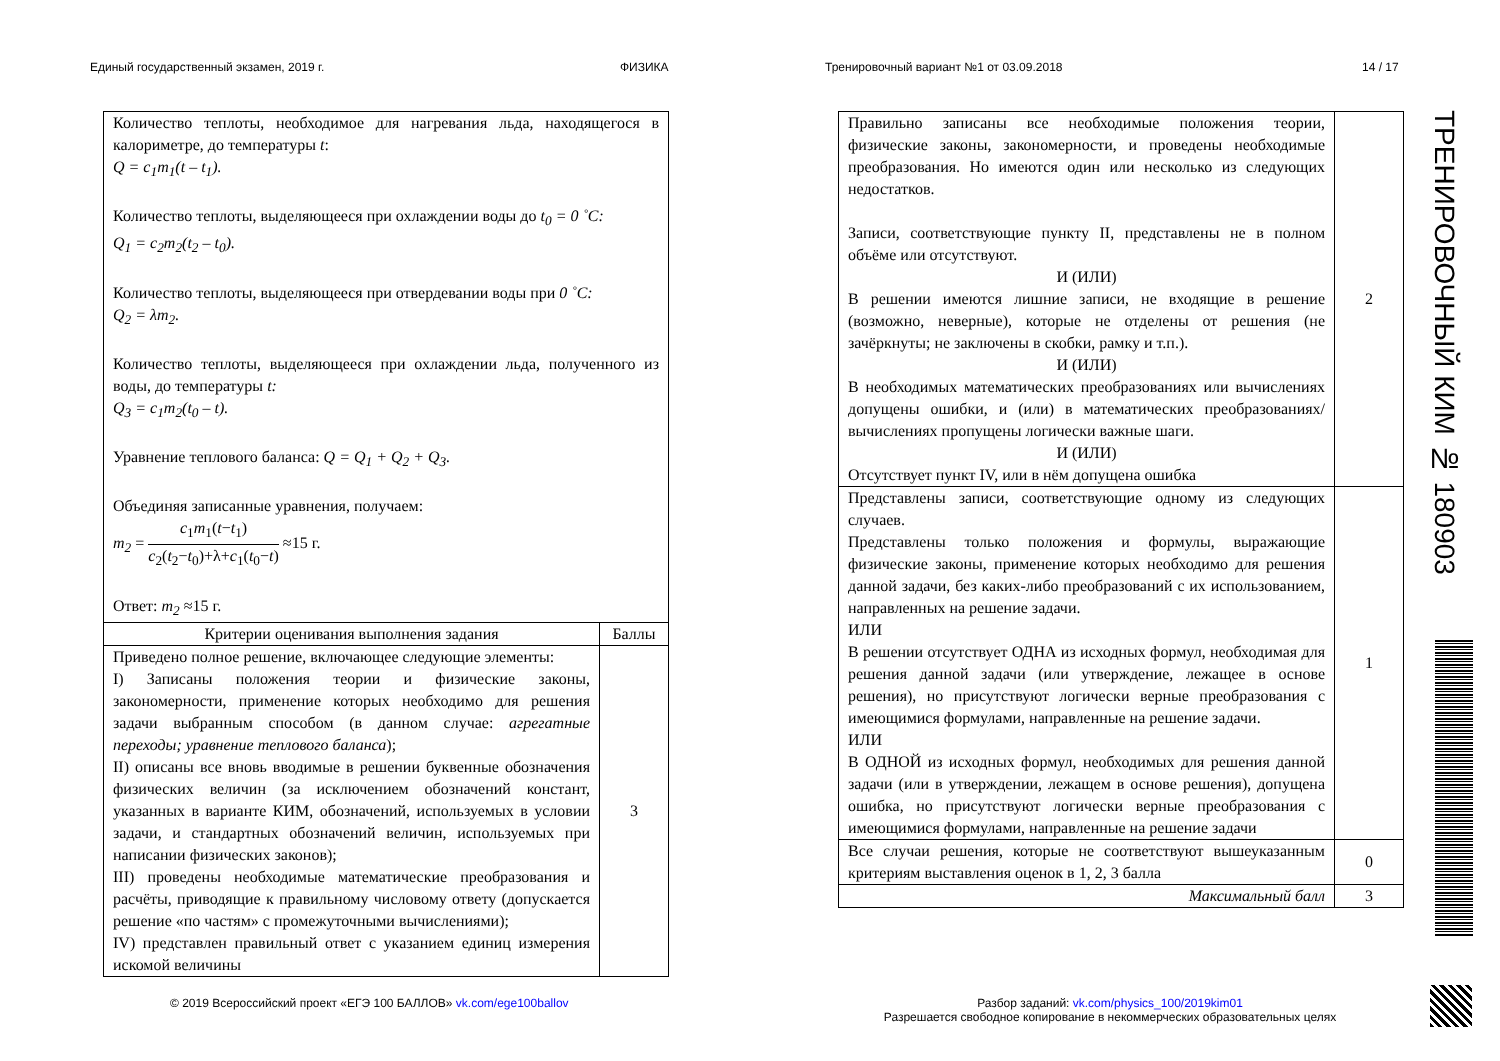Единый государственный экзамен, 2019 г.
ФИЗИКА
Тренировочный вариант №1 от 03.09.2018
14 / 17
| Количество теплоты, необходимое для нагревания льда, находящегося в калориметре, до температуры t : Q = c<sub>1</sub>m<sub>1</sub>(t – t<sub>1</sub>). Количество теплоты, выделяющееся при охлаждении воды до t<sub>0</sub> = 0 ˚C: Q<sub>1</sub> = c<sub>2</sub>m<sub>2</sub>(t<sub>2</sub> – t<sub>0</sub>). Количество теплоты, выделяющееся при отвердевании воды при 0 ˚C: Q<sub>2</sub> = λm<sub>2</sub>. Количество теплоты, выделяющееся при охлаждении льда, полученного из воды, до температуры t: Q<sub>3</sub> = c<sub>1</sub>m<sub>2</sub>(t<sub>0</sub> – t). Уравнение теплового баланса: Q = Q<sub>1</sub> + Q<sub>2</sub> + Q<sub>3</sub>. Объединяя записанные уравнения, получаем: m<sub>2</sub> = c<sub>1</sub> m<sub>1</sub>( t − t<sub>1</sub>) c<sub>2</sub>( t<sub>2</sub>− t<sub>0</sub>)+λ+ c<sub>1</sub>( t<sub>0</sub>− t ) ≈15 г. Ответ: m<sub>2</sub> ≈15 г. | |
| Критерии оценивания выполнения задания | Баллы |
| Приведено полное решение, включающее следующие элементы: I) Записаны положения теории и физические законы, закономерности, применение которых необходимо для решения задачи выбранным способом (в данном случае: агрегатные переходы; уравнение теплового баланса ); II) описаны все вновь вводимые в решении буквенные обозначения физических величин (за исключением обозначений констант, указанных в варианте КИМ, обозначений, используемых в условии задачи, и стандартных обозначений величин, используемых при написании физических законов); III) проведены необходимые математические преобразования и расчёты, приводящие к правильному числовому ответу (допускается решение «по частям» с промежуточными вычислениями); IV) представлен правильный ответ с указанием единиц измерения искомой величины | 3 |
| Правильно записаны все необходимые положения теории, физические законы, закономерности, и проведены необходимые преобразования. Но имеются один или несколько из следующих недостатков. Записи, соответствующие пункту II, представлены не в полном объёме или отсутствуют. И (ИЛИ) В решении имеются лишние записи, не входящие в решение (возможно, неверные), которые не отделены от решения (не зачёркнуты; не заключены в скобки, рамку и т.п.). И (ИЛИ) В необходимых математических преобразованиях или вычислениях допущены ошибки, и (или) в математических преобразованиях/ вычислениях пропущены логически важные шаги. И (ИЛИ) Отсутствует пункт IV, или в нём допущена ошибка | 2 |
| Представлены записи, соответствующие одному из следующих случаев. Представлены только положения и формулы, выражающие физические законы, применение которых необходимо для решения данной задачи, без каких-либо преобразований с их использованием, направленных на решение задачи. ИЛИ В решении отсутствует ОДНА из исходных формул, необходимая для решения данной задачи (или утверждение, лежащее в основе решения), но присутствуют логически верные преобразования с имеющимися формулами, направленные на решение задачи. ИЛИ В ОДНОЙ из исходных формул, необходимых для решения данной задачи (или в утверждении, лежащем в основе решения), допущена ошибка, но присутствуют логически верные преобразования с имеющимися формулами, направленные на решение задачи | 1 |
| Все случаи решения, которые не соответствуют вышеуказанным критериям выставления оценок в 1, 2, 3 балла | 0 |
| Максимальный балл | 3 |
ТРЕНИРОВОЧНЫЙ КИМ № 180903
© 2019 Всероссийский проект «ЕГЭ 100 БАЛЛОВ» vk.com/ege100ballov
Разбор заданий: vk.com/physics_100/2019kim01
Разрешается свободное копирование в некоммерческих образовательных целях